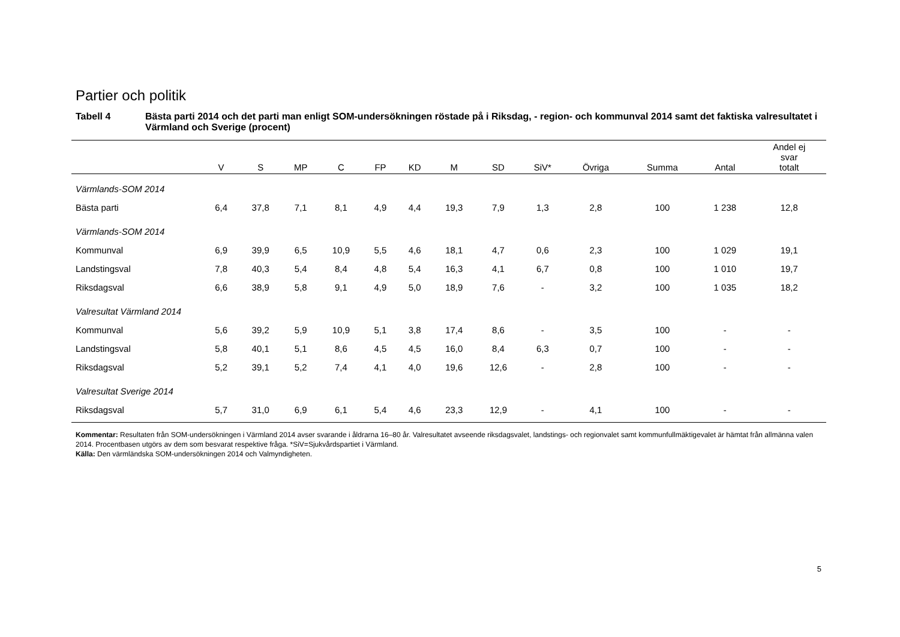Partier och politik
Tabell 4 Bästa parti 2014 och det parti man enligt SOM-undersökningen röstade på i Riksdag, - region- och kommunval 2014 samt det faktiska valresultatet i Värmland och Sverige (procent)
| | V | S | MP | C | FP | KD | M | SD | SiV* | Övriga | Summa | Antal | Andel ej svar totalt |
| --- | --- | --- | --- | --- | --- | --- | --- | --- | --- | --- | --- | --- | --- |
| Värmlands-SOM 2014 | | | | | | | | | | | | | |
| Bästa parti | 6,4 | 37,8 | 7,1 | 8,1 | 4,9 | 4,4 | 19,3 | 7,9 | 1,3 | 2,8 | 100 | 1 238 | 12,8 |
| Värmlands-SOM 2014 | | | | | | | | | | | | | |
| Kommunval | 6,9 | 39,9 | 6,5 | 10,9 | 5,5 | 4,6 | 18,1 | 4,7 | 0,6 | 2,3 | 100 | 1 029 | 19,1 |
| Landstingsval | 7,8 | 40,3 | 5,4 | 8,4 | 4,8 | 5,4 | 16,3 | 4,1 | 6,7 | 0,8 | 100 | 1 010 | 19,7 |
| Riksdagsval | 6,6 | 38,9 | 5,8 | 9,1 | 4,9 | 5,0 | 18,9 | 7,6 | - | 3,2 | 100 | 1 035 | 18,2 |
| Valresultat Värmland 2014 | | | | | | | | | | | | | |
| Kommunval | 5,6 | 39,2 | 5,9 | 10,9 | 5,1 | 3,8 | 17,4 | 8,6 | - | 3,5 | 100 | - | - |
| Landstingsval | 5,8 | 40,1 | 5,1 | 8,6 | 4,5 | 4,5 | 16,0 | 8,4 | 6,3 | 0,7 | 100 | - | - |
| Riksdagsval | 5,2 | 39,1 | 5,2 | 7,4 | 4,1 | 4,0 | 19,6 | 12,6 | - | 2,8 | 100 | - | - |
| Valresultat Sverige 2014 | | | | | | | | | | | | | |
| Riksdagsval | 5,7 | 31,0 | 6,9 | 6,1 | 5,4 | 4,6 | 23,3 | 12,9 | - | 4,1 | 100 | - | - |
Kommentar: Resultaten från SOM-undersökningen i Värmland 2014 avser svarande i åldrarna 16–80 år. Valresultatet avseende riksdagsvalet, landstings- och regionvalet samt kommunfullmäktigevalet är hämtat från allmänna valen 2014. Procentbasen utgörs av dem som besvarat respektive fråga. *SiV=Sjukvårdspartiet i Värmland.
Källa: Den värmländska SOM-undersökningen 2014 och Valmyndigheten.
5